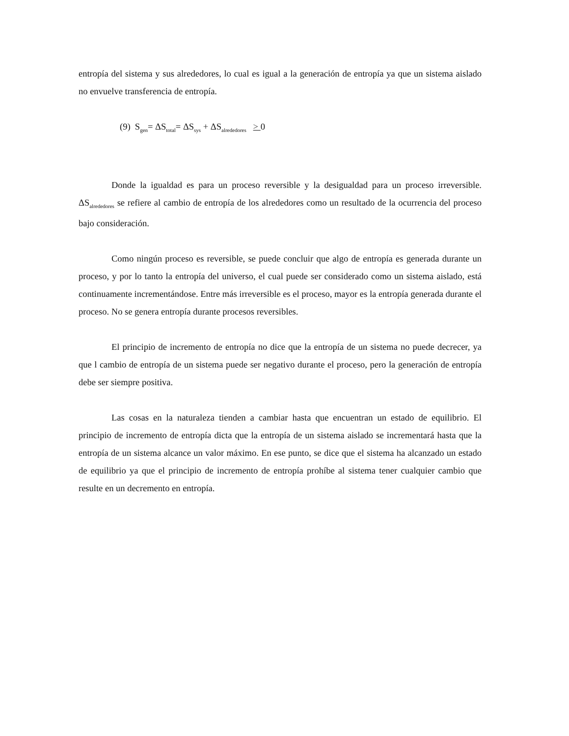entropía del sistema y sus alrededores, lo cual es igual a la generación de entropía ya que un sistema aislado no envuelve transferencia de entropía.
(9) S<sub>gen</sub>= ΔS<sub>total</sub>= ΔS<sub>sys</sub> + ΔS<sub>alrededores</sub> > 0
Donde la igualdad es para un proceso reversible y la desigualdad para un proceso irreversible. ΔS<sub>alrededores</sub> se refiere al cambio de entropía de los alrededores como un resultado de la ocurrencia del proceso bajo consideración.
Como ningún proceso es reversible, se puede concluir que algo de entropía es generada durante un proceso, y por lo tanto la entropía del universo, el cual puede ser considerado como un sistema aislado, está continuamente incrementándose. Entre más irreversible es el proceso, mayor es la entropía generada durante el proceso. No se genera entropía durante procesos reversibles.
El principio de incremento de entropía no dice que la entropía de un sistema no puede decrecer, ya que l cambio de entropía de un sistema puede ser negativo durante el proceso, pero la generación de entropía debe ser siempre positiva.
Las cosas en la naturaleza tienden a cambiar hasta que encuentran un estado de equilibrio. El principio de incremento de entropía dicta que la entropía de un sistema aislado se incrementará hasta que la entropía de un sistema alcance un valor máximo. En ese punto, se dice que el sistema ha alcanzado un estado de equilibrio ya que el principio de incremento de entropía prohíbe al sistema tener cualquier cambio que resulte en un decremento en entropía.